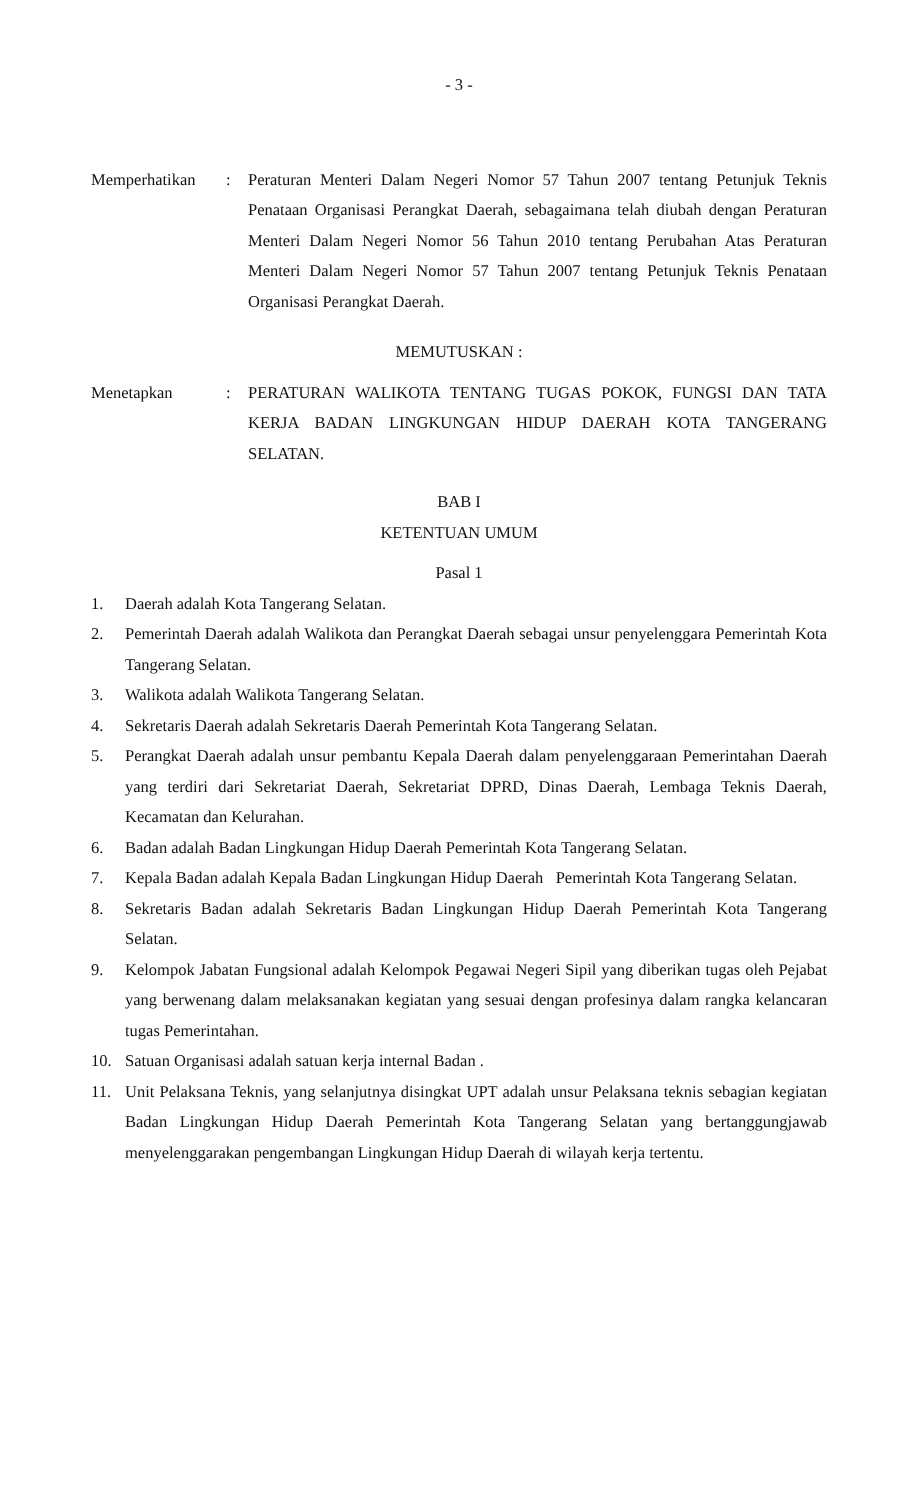- 3 -
Memperhatikan : Peraturan Menteri Dalam Negeri Nomor 57 Tahun 2007 tentang Petunjuk Teknis Penataan Organisasi Perangkat Daerah, sebagaimana telah diubah dengan Peraturan Menteri Dalam Negeri Nomor 56 Tahun 2010 tentang Perubahan Atas Peraturan Menteri Dalam Negeri Nomor 57 Tahun 2007 tentang Petunjuk Teknis Penataan Organisasi Perangkat Daerah.
MEMUTUSKAN :
Menetapkan : PERATURAN WALIKOTA TENTANG TUGAS POKOK, FUNGSI DAN TATA KERJA BADAN LINGKUNGAN HIDUP DAERAH KOTA TANGERANG SELATAN.
BAB I
KETENTUAN UMUM
Pasal 1
1. Daerah adalah Kota Tangerang Selatan.
2. Pemerintah Daerah adalah Walikota dan Perangkat Daerah sebagai unsur penyelenggara Pemerintah Kota Tangerang Selatan.
3. Walikota adalah Walikota Tangerang Selatan.
4. Sekretaris Daerah adalah Sekretaris Daerah Pemerintah Kota Tangerang Selatan.
5. Perangkat Daerah adalah unsur pembantu Kepala Daerah dalam penyelenggaraan Pemerintahan Daerah yang terdiri dari Sekretariat Daerah, Sekretariat DPRD, Dinas Daerah, Lembaga Teknis Daerah, Kecamatan dan Kelurahan.
6. Badan adalah Badan Lingkungan Hidup Daerah Pemerintah Kota Tangerang Selatan.
7. Kepala Badan adalah Kepala Badan Lingkungan Hidup Daerah Pemerintah Kota Tangerang Selatan.
8. Sekretaris Badan adalah Sekretaris Badan Lingkungan Hidup Daerah Pemerintah Kota Tangerang Selatan.
9. Kelompok Jabatan Fungsional adalah Kelompok Pegawai Negeri Sipil yang diberikan tugas oleh Pejabat yang berwenang dalam melaksanakan kegiatan yang sesuai dengan profesinya dalam rangka kelancaran tugas Pemerintahan.
10. Satuan Organisasi adalah satuan kerja internal Badan .
11. Unit Pelaksana Teknis, yang selanjutnya disingkat UPT adalah unsur Pelaksana teknis sebagian kegiatan Badan Lingkungan Hidup Daerah Pemerintah Kota Tangerang Selatan yang bertanggungjawab menyelenggarakan pengembangan Lingkungan Hidup Daerah di wilayah kerja tertentu.